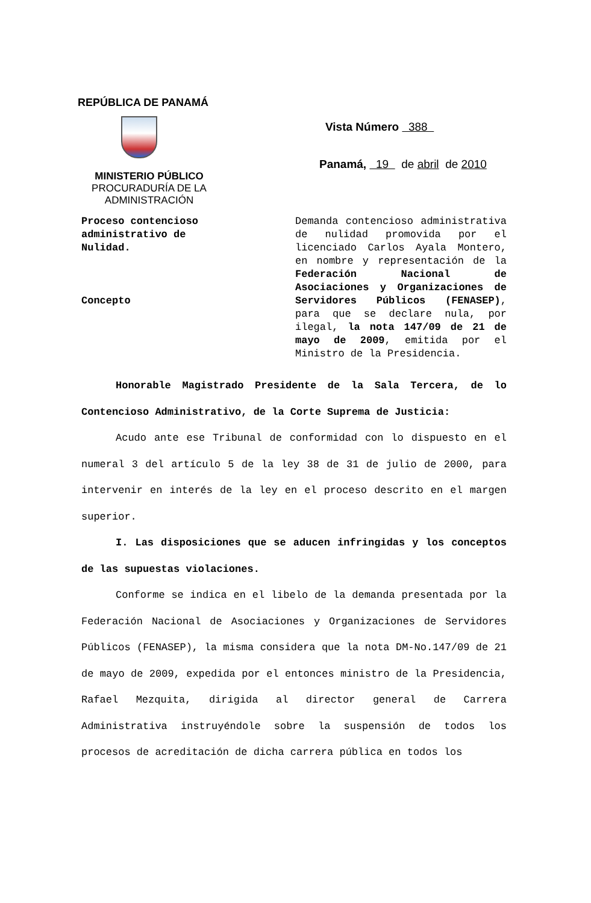REPÚBLICA DE PANAMÁ
MINISTERIO PÚBLICO
PROCURADURÍA DE LA
ADMINISTRACIÓN
Vista Número 388
Panamá, 19 de abril de 2010
Proceso contencioso
administrativo de
Nulidad.
Concepto
Demanda contencioso administrativa de nulidad promovida por el licenciado Carlos Ayala Montero, en nombre y representación de la Federación Nacional de Asociaciones y Organizaciones de Servidores Públicos (FENASEP), para que se declare nula, por ilegal, la nota 147/09 de 21 de mayo de 2009, emitida por el Ministro de la Presidencia.
Honorable Magistrado Presidente de la Sala Tercera, de lo Contencioso Administrativo, de la Corte Suprema de Justicia:
Acudo ante ese Tribunal de conformidad con lo dispuesto en el numeral 3 del artículo 5 de la ley 38 de 31 de julio de 2000, para intervenir en interés de la ley en el proceso descrito en el margen superior.
I. Las disposiciones que se aducen infringidas y los conceptos de las supuestas violaciones.
Conforme se indica en el libelo de la demanda presentada por la Federación Nacional de Asociaciones y Organizaciones de Servidores Públicos (FENASEP), la misma considera que la nota DM-No.147/09 de 21 de mayo de 2009, expedida por el entonces ministro de la Presidencia, Rafael Mezquita, dirigida al director general de Carrera Administrativa instruyéndole sobre la suspensión de todos los procesos de acreditación de dicha carrera pública en todos los